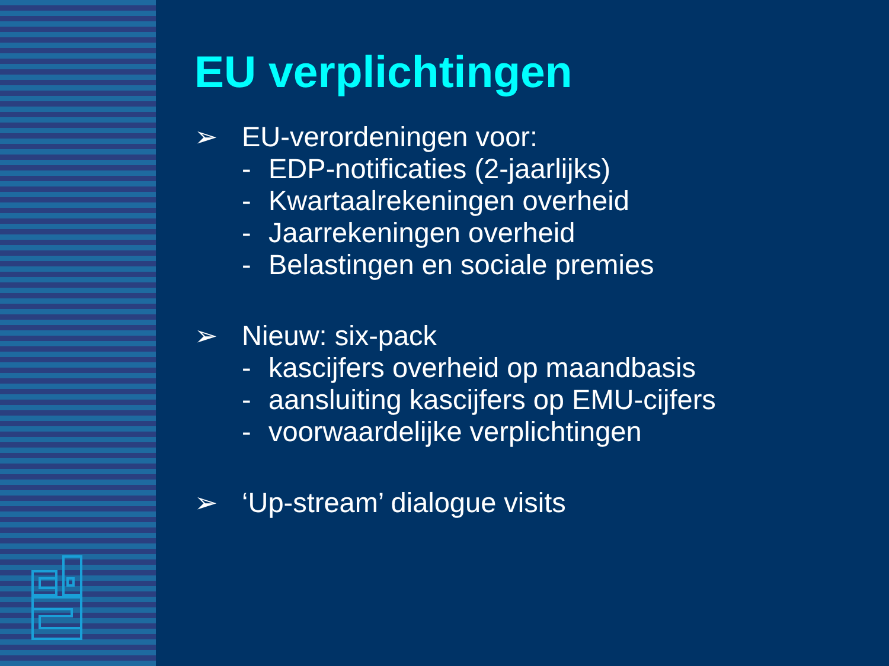EU verplichtingen
➢ EU-verordeningen voor:
- EDP-notificaties (2-jaarlijks)
- Kwartaalrekeningen overheid
- Jaarrekeningen overheid
- Belastingen en sociale premies
➢ Nieuw: six-pack
- kascijfers overheid op maandbasis
- aansluiting kascijfers op EMU-cijfers
- voorwaardelijke verplichtingen
➢ ‘Up-stream’ dialogue visits